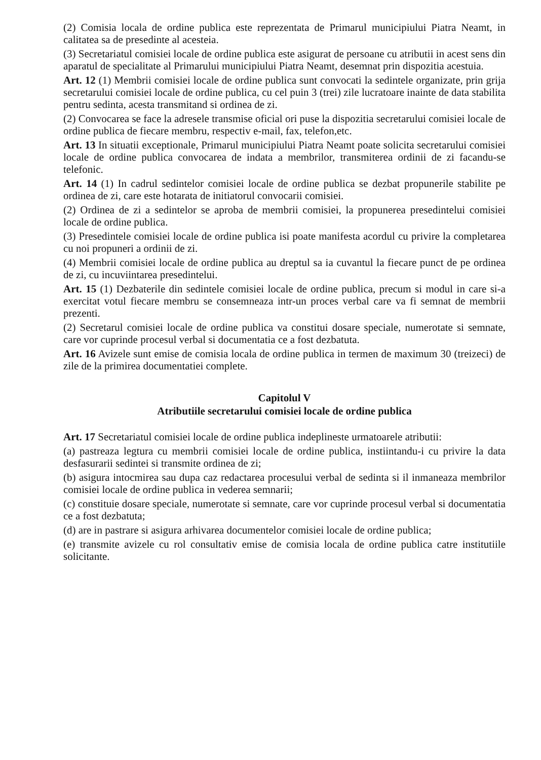(2) Comisia locala de ordine publica este reprezentata de Primarul municipiului Piatra Neamt, in calitatea sa de presedinte al acesteia.
(3) Secretariatul comisiei locale de ordine publica este asigurat de persoane cu atributii in acest sens din aparatul de specialitate al Primarului municipiului Piatra Neamt, desemnat prin dispozitia acestuia.
Art. 12 (1) Membrii comisiei locale de ordine publica sunt convocati la sedintele organizate, prin grija secretarului comisiei locale de ordine publica, cu cel puin 3 (trei) zile lucratoare inainte de data stabilita pentru sedinta, acesta transmitand si ordinea de zi.
(2) Convocarea se face la adresele transmise oficial ori puse la dispozitia secretarului comisiei locale de ordine publica de fiecare membru, respectiv e-mail, fax, telefon,etc.
Art. 13 In situatii exceptionale, Primarul municipiului Piatra Neamt poate solicita secretarului comisiei locale de ordine publica convocarea de indata a membrilor, transmiterea ordinii de zi facandu-se telefonic.
Art. 14 (1) In cadrul sedintelor comisiei locale de ordine publica se dezbat propunerile stabilite pe ordinea de zi, care este hotarata de initiatorul convocarii comisiei.
(2) Ordinea de zi a sedintelor se aproba de membrii comisiei, la propunerea presedintelui comisiei locale de ordine publica.
(3) Presedintele comisiei locale de ordine publica isi poate manifesta acordul cu privire la completarea cu noi propuneri a ordinii de zi.
(4) Membrii comisiei locale de ordine publica au dreptul sa ia cuvantul la fiecare punct de pe ordinea de zi, cu incuviintarea presedintelui.
Art. 15 (1) Dezbaterile din sedintele comisiei locale de ordine publica, precum si modul in care si-a exercitat votul fiecare membru se consemneaza intr-un proces verbal care va fi semnat de membrii prezenti.
(2) Secretarul comisiei locale de ordine publica va constitui dosare speciale, numerotate si semnate, care vor cuprinde procesul verbal si documentatia ce a fost dezbatuta.
Art. 16 Avizele sunt emise de comisia locala de ordine publica in termen de maximum 30 (treizeci) de zile de la primirea documentatiei complete.
Capitolul V
Atributiile secretarului comisiei locale de ordine publica
Art. 17 Secretariatul comisiei locale de ordine publica indeplineste urmatoarele atributii:
(a) pastreaza legtura cu membrii comisiei locale de ordine publica, instiintandu-i cu privire la data desfasurarii sedintei si transmite ordinea de zi;
(b) asigura intocmirea sau dupa caz redactarea procesului verbal de sedinta si il inmaneaza membrilor comisiei locale de ordine publica in vederea semnarii;
(c) constituie dosare speciale, numerotate si semnate, care vor cuprinde procesul verbal si documentatia ce a fost dezbatuta;
(d) are in pastrare si asigura arhivarea documentelor comisiei locale de ordine publica;
(e) transmite avizele cu rol consultativ emise de comisia locala de ordine publica catre institutiile solicitante.